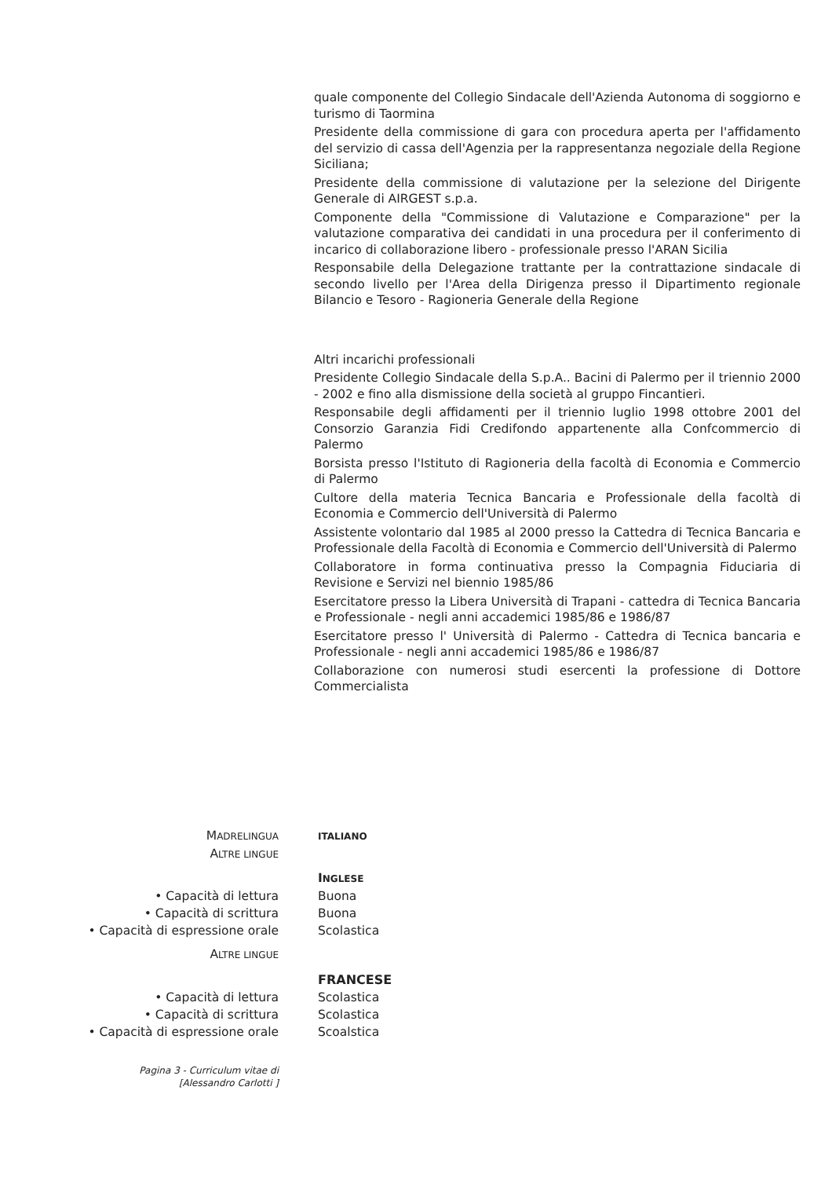quale componente del Collegio Sindacale dell'Azienda Autonoma di soggiorno e turismo di Taormina
Presidente della commissione di gara con procedura aperta per l'affidamento del servizio di cassa dell'Agenzia per la rappresentanza negoziale della Regione Siciliana;
Presidente della commissione di valutazione per la selezione del Dirigente Generale di AIRGEST s.p.a.
Componente della "Commissione di Valutazione e Comparazione" per la valutazione comparativa dei candidati in una procedura per il conferimento di incarico di collaborazione libero - professionale presso l'ARAN Sicilia
Responsabile della Delegazione trattante per la contrattazione sindacale di secondo livello per l'Area della Dirigenza presso il Dipartimento regionale Bilancio e Tesoro - Ragioneria Generale della Regione
Altri incarichi professionali
Presidente Collegio Sindacale della S.p.A.. Bacini di Palermo per il triennio 2000 - 2002 e fino alla dismissione della società al gruppo Fincantieri.
Responsabile degli affidamenti per il triennio luglio 1998 ottobre 2001 del Consorzio Garanzia Fidi Credifondo appartenente alla Confcommercio di Palermo
Borsista presso l'Istituto di Ragioneria della facoltà di Economia e Commercio di Palermo
Cultore della materia Tecnica Bancaria e Professionale della facoltà di Economia e Commercio dell'Università di Palermo
Assistente volontario dal 1985 al 2000 presso la Cattedra di Tecnica Bancaria e Professionale della Facoltà di Economia e Commercio dell'Università di Palermo
Collaboratore in forma continuativa presso la Compagnia Fiduciaria di Revisione e Servizi nel biennio 1985/86
Esercitatore presso la Libera Università di Trapani - cattedra di Tecnica Bancaria e Professionale - negli anni accademici 1985/86 e 1986/87
Esercitatore presso l' Università di Palermo - Cattedra di Tecnica bancaria e Professionale - negli anni accademici 1985/86 e 1986/87
Collaborazione con numerosi studi esercenti la professione di Dottore Commercialista
MADRELINGUA ITALIANO
ALTRE LINGUE
INGLESE
• Capacità di lettura Buona
• Capacità di scrittura Buona
• Capacità di espressione orale Scolastica
ALTRE LINGUE
FRANCESE
• Capacità di lettura Scolastica
• Capacità di scrittura Scolastica
• Capacità di espressione orale Scoalstica
Pagina 3 - Curriculum vitae di
[Alessandro Carlotti ]